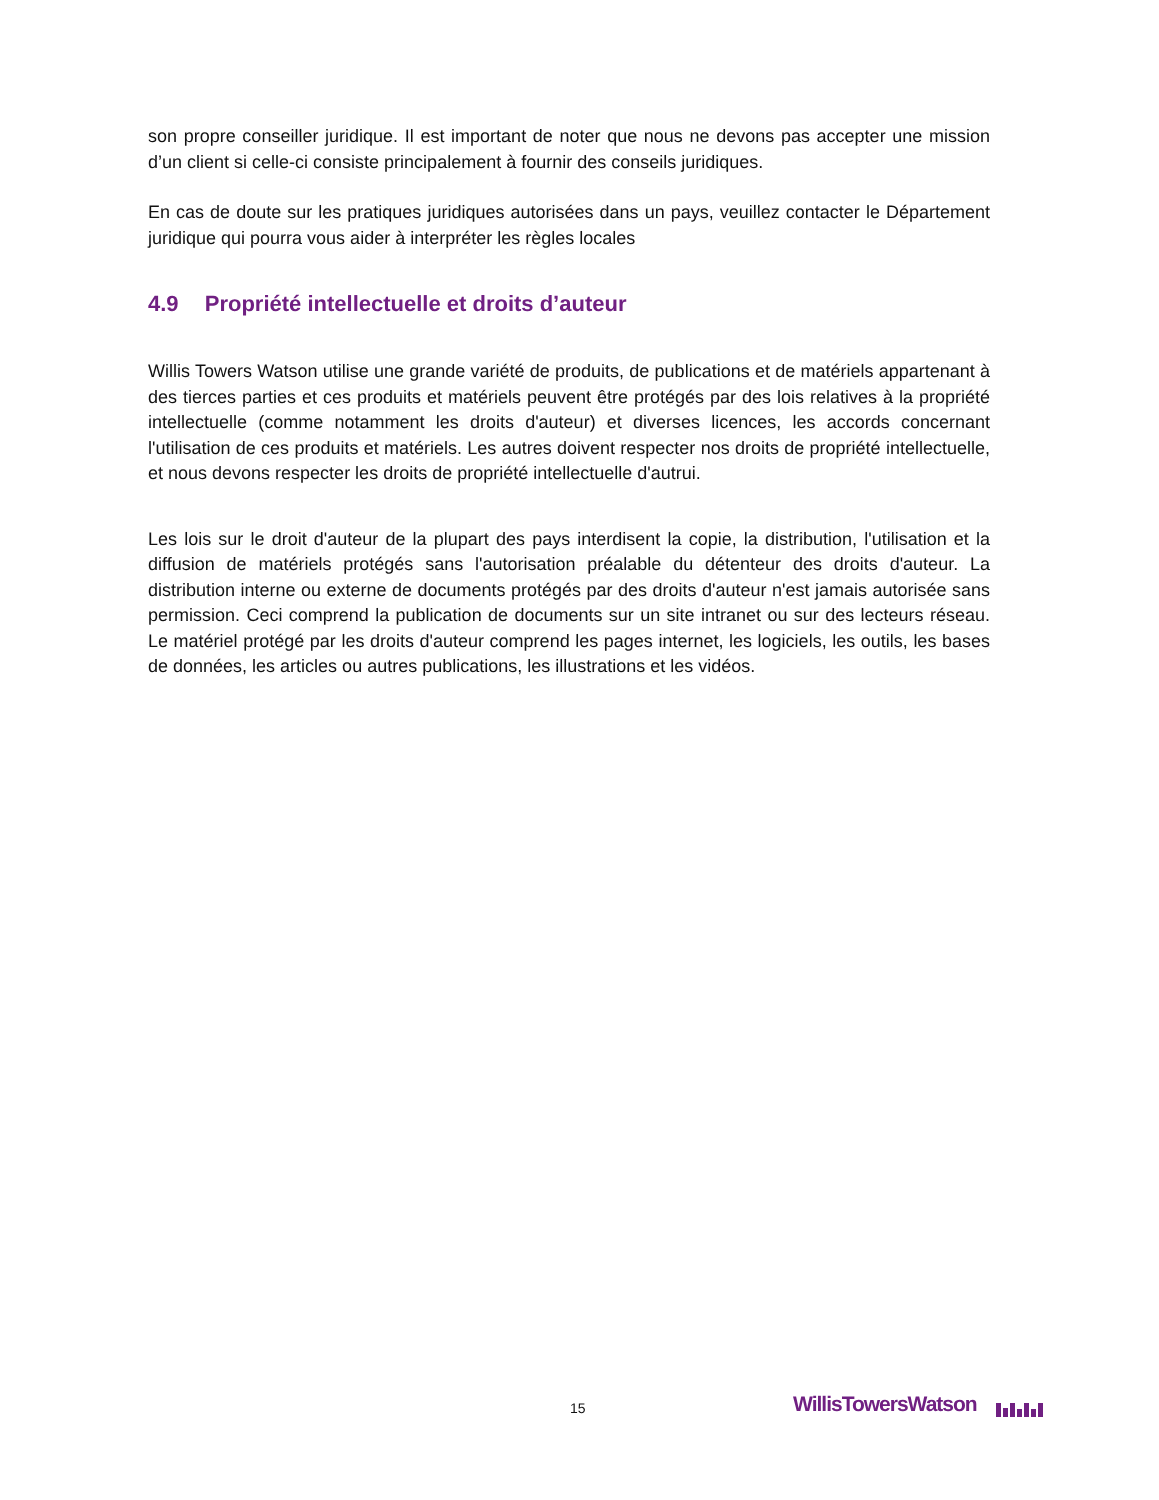son propre conseiller juridique. Il est important de noter que nous ne devons pas accepter une mission d’un client si celle-ci consiste principalement à fournir des conseils juridiques.
En cas de doute sur les pratiques juridiques autorisées dans un pays, veuillez contacter le Département juridique qui pourra vous aider à interpréter les règles locales
4.9 Propriété intellectuelle et droits d’auteur
Willis Towers Watson utilise une grande variété de produits, de publications et de matériels appartenant à des tierces parties et ces produits et matériels peuvent être protégés par des lois relatives à la propriété intellectuelle (comme notamment les droits d'auteur) et diverses licences, les accords concernant l'utilisation de ces produits et matériels. Les autres doivent respecter nos droits de propriété intellectuelle, et nous devons respecter les droits de propriété intellectuelle d'autrui.
Les lois sur le droit d'auteur de la plupart des pays interdisent la copie, la distribution, l'utilisation et la diffusion de matériels protégés sans l'autorisation préalable du détenteur des droits d'auteur. La distribution interne ou externe de documents protégés par des droits d'auteur n'est jamais autorisée sans permission. Ceci comprend la publication de documents sur un site intranet ou sur des lecteurs réseau. Le matériel protégé par les droits d'auteur comprend les pages internet, les logiciels, les outils, les bases de données, les articles ou autres publications, les illustrations et les vidéos.
15 WillisTowersWatson